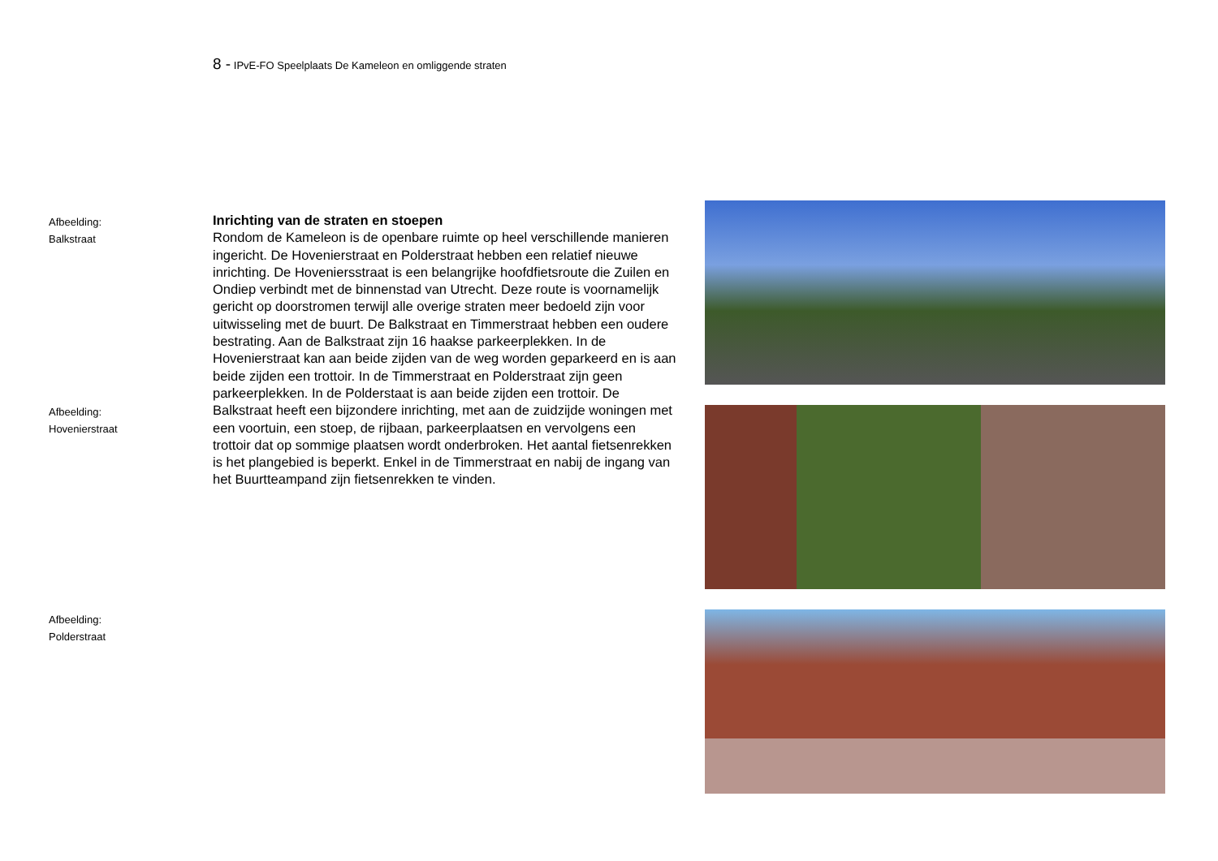8 - IPvE-FO Speelplaats De Kameleon en omliggende straten
Afbeelding:
Balkstraat
Afbeelding:
Hovenierstraat
Afbeelding:
Polderstraat
Inrichting van de straten en stoepen
Rondom de Kameleon is de openbare ruimte op heel verschillende manieren ingericht. De Hovenierstraat en Polderstraat hebben een relatief nieuwe inrichting. De Hoveniersstraat is een belangrijke hoofdfietsroute die Zuilen en Ondiep verbindt met de binnenstad van Utrecht. Deze route is voornamelijk gericht op doorstromen terwijl alle overige straten meer bedoeld zijn voor uitwisseling met de buurt. De Balkstraat en Timmerstraat hebben een oudere bestrating. Aan de Balkstraat zijn 16 haakse parkeerplekken. In de Hovenierstraat kan aan beide zijden van de weg worden geparkeerd en is aan beide zijden een trottoir. In de Timmerstraat en Polderstraat zijn geen parkeerplekken. In de Polderstaat is aan beide zijden een trottoir. De Balkstraat heeft een bijzondere inrichting, met aan de zuidzijde woningen met een voortuin, een stoep, de rijbaan, parkeerplaatsen en vervolgens een trottoir dat op sommige plaatsen wordt onderbroken. Het aantal fietsenrekken is het plangebied is beperkt. Enkel in de Timmerstraat en nabij de ingang van het Buurtteampand zijn fietsenrekken te vinden.